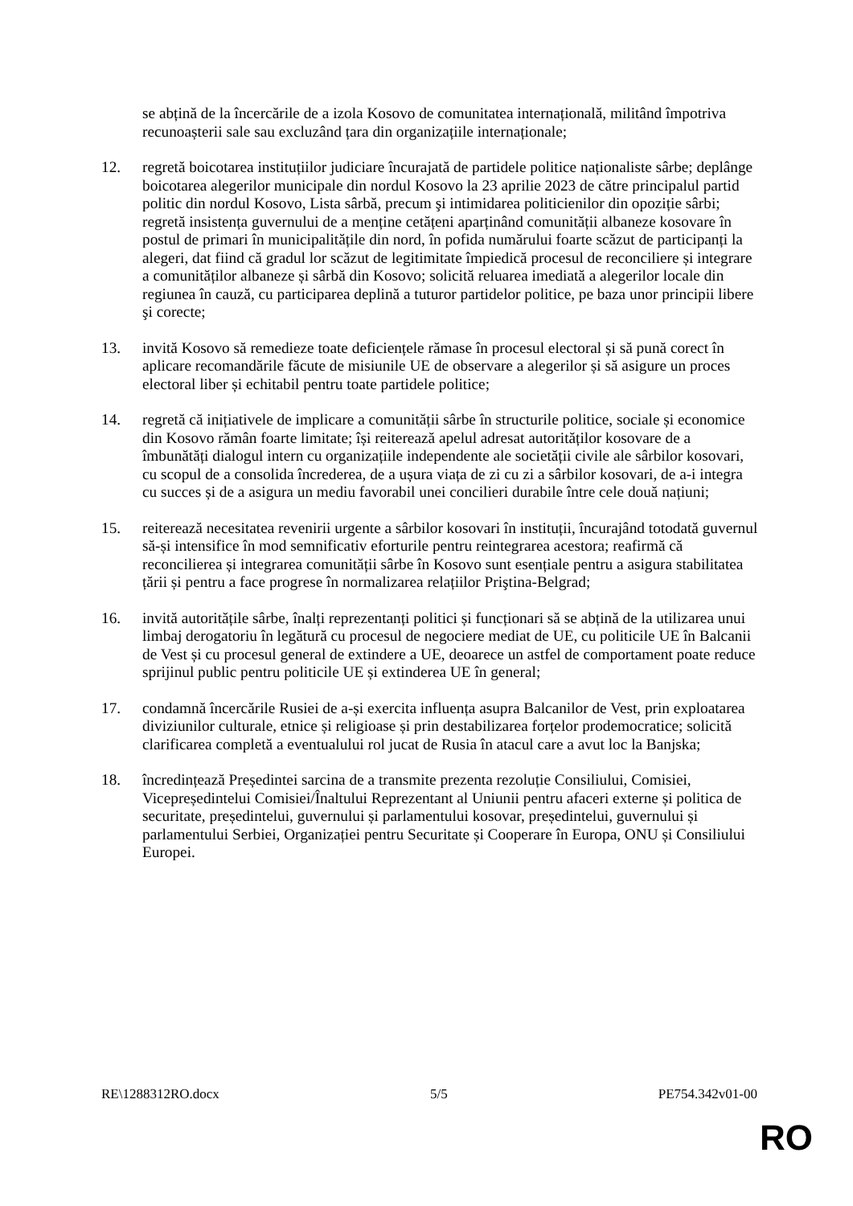se abțină de la încercările de a izola Kosovo de comunitatea internațională, militând împotriva recunoașterii sale sau excluzând țara din organizațiile internaționale;
12. regretă boicotarea instituțiilor judiciare încurajată de partidele politice naționaliste sârbe; deplânge boicotarea alegerilor municipale din nordul Kosovo la 23 aprilie 2023 de către principalul partid politic din nordul Kosovo, Lista sârbă, precum şi intimidarea politicienilor din opoziție sârbi; regretă insistența guvernului de a menține cetățeni aparținând comunității albaneze kosovare în postul de primari în municipalitățile din nord, în pofida numărului foarte scăzut de participanți la alegeri, dat fiind că gradul lor scăzut de legitimitate împiedică procesul de reconciliere și integrare a comunităților albaneze și sârbă din Kosovo; solicită reluarea imediată a alegerilor locale din regiunea în cauză, cu participarea deplină a tuturor partidelor politice, pe baza unor principii libere şi corecte;
13. invită Kosovo să remedieze toate deficiențele rămase în procesul electoral și să pună corect în aplicare recomandările făcute de misiunile UE de observare a alegerilor și să asigure un proces electoral liber și echitabil pentru toate partidele politice;
14. regretă că inițiativele de implicare a comunității sârbe în structurile politice, sociale și economice din Kosovo rămân foarte limitate; își reiterează apelul adresat autorităților kosovare de a îmbunătăți dialogul intern cu organizațiile independente ale societății civile ale sârbilor kosovari, cu scopul de a consolida încrederea, de a ușura viața de zi cu zi a sârbilor kosovari, de a-i integra cu succes și de a asigura un mediu favorabil unei concilieri durabile între cele două națiuni;
15. reiterează necesitatea revenirii urgente a sârbilor kosovari în instituții, încurajând totodată guvernul să-și intensifice în mod semnificativ eforturile pentru reintegrarea acestora; reafirmă că reconcilierea și integrarea comunității sârbe în Kosovo sunt esențiale pentru a asigura stabilitatea țării și pentru a face progrese în normalizarea relațiilor Priştina-Belgrad;
16. invită autoritățile sârbe, înalți reprezentanți politici și funcționari să se abțină de la utilizarea unui limbaj derogatoriu în legătură cu procesul de negociere mediat de UE, cu politicile UE în Balcanii de Vest și cu procesul general de extindere a UE, deoarece un astfel de comportament poate reduce sprijinul public pentru politicile UE și extinderea UE în general;
17. condamnă încercările Rusiei de a-și exercita influența asupra Balcanilor de Vest, prin exploatarea diviziunilor culturale, etnice și religioase și prin destabilizarea forțelor prodemocratice; solicită clarificarea completă a eventualului rol jucat de Rusia în atacul care a avut loc la Banjska;
18. încredințează Președintei sarcina de a transmite prezenta rezoluție Consiliului, Comisiei, Vicepreședintelui Comisiei/Înaltului Reprezentant al Uniunii pentru afaceri externe și politica de securitate, președintelui, guvernului și parlamentului kosovar, președintelui, guvernului și parlamentului Serbiei, Organizației pentru Securitate și Cooperare în Europa, ONU și Consiliului Europei.
RE\1288312RO.docx 5/5 PE754.342v01-00
RO